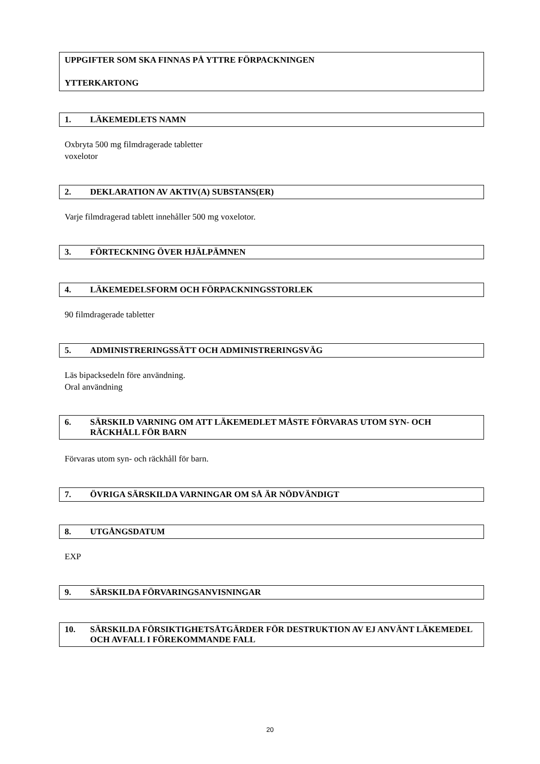UPPGIFTER SOM SKA FINNAS PÅ YTTRE FÖRPACKNINGEN
YTTERKARTONG
1. LÄKEMEDLETS NAMN
Oxbryta 500 mg filmdragerade tabletter
voxelotor
2. DEKLARATION AV AKTIV(A) SUBSTANS(ER)
Varje filmdragerad tablett innehåller 500 mg voxelotor.
3. FÖRTECKNING ÖVER HJÄLPÄMNEN
4. LÄKEMEDELSFORM OCH FÖRPACKNINGSSTORLEK
90 filmdragerade tabletter
5. ADMINISTRERINGSSÄTT OCH ADMINISTRERINGSVÄG
Läs bipacksedeln före användning.
Oral användning
6. SÄRSKILD VARNING OM ATT LÄKEMEDLET MÅSTE FÖRVARAS UTOM SYN- OCH RÄCKHÅLL FÖR BARN
Förvaras utom syn- och räckhåll för barn.
7. ÖVRIGA SÄRSKILDA VARNINGAR OM SÅ ÄR NÖDVÄNDIGT
8. UTGÅNGSDATUM
EXP
9. SÄRSKILDA FÖRVARINGSANVISNINGAR
10. SÄRSKILDA FÖRSIKTIGHETSÅTGÄRDER FÖR DESTRUKTION AV EJ ANVÄNT LÄKEMEDEL OCH AVFALL I FÖREKOMMANDE FALL
20